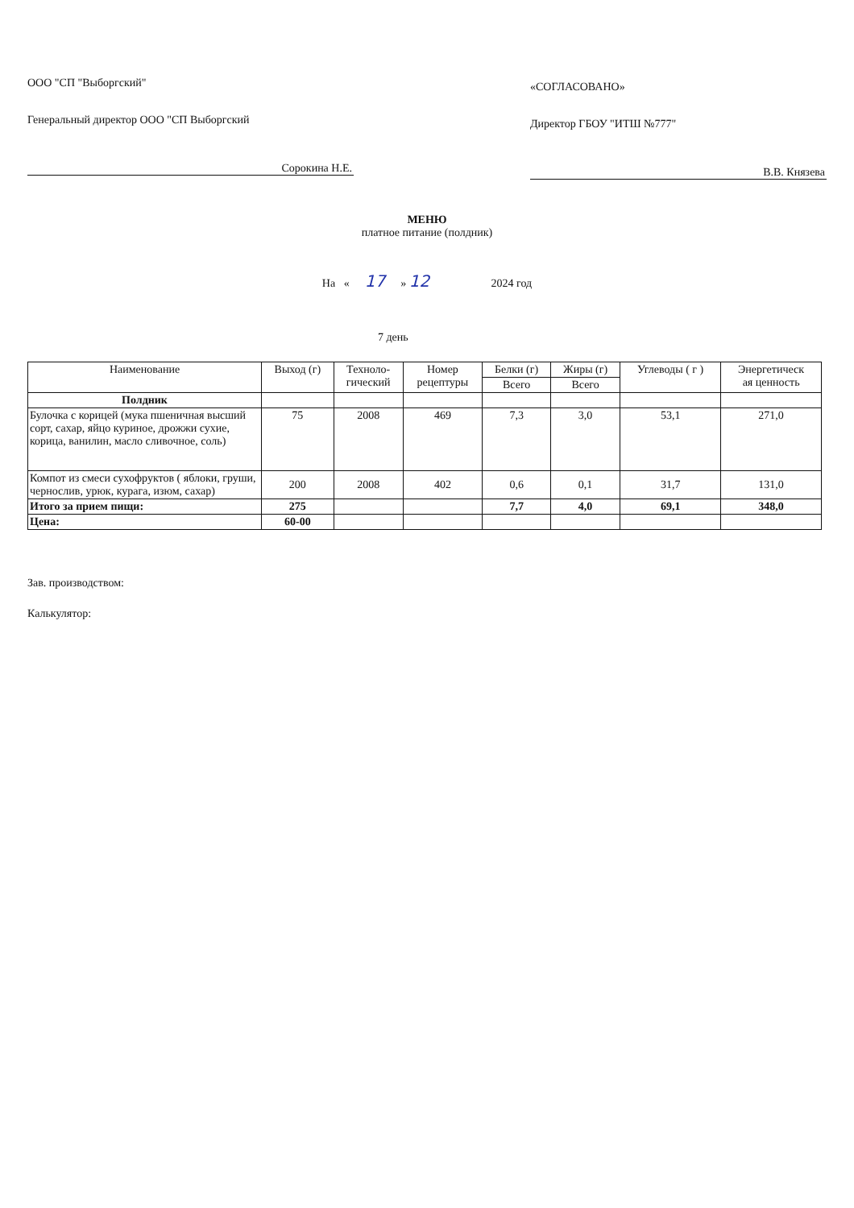ООО "СП "Выборгский"
Генеральный директор ООО "СП Выборгский
Сорокина Н.Е.
«СОГЛАСОВАНО»
Директор ГБОУ "ИТШ №777"
В.В. Князева
МЕНЮ
платное питание (полдник)
На « 17 » 12 2024 год
7 день
| Наименование | Выход (г) | Техноло- гический | Номер рецептуры | Белки (г) | Жиры (г) | Углеводы ( г ) | Энергетическ ая ценность |
| --- | --- | --- | --- | --- | --- | --- | --- |
| | | | | Всего | Всего | | |
| Полдник | | | | | | | |
| Булочка с корицей (мука пшеничная высший сорт, сахар, яйцо куриное, дрожжи сухие, корица, ванилин, масло сливочное, соль) | 75 | 2008 | 469 | 7,3 | 3,0 | 53,1 | 271,0 |
| Компот из смеси сухофруктов ( яблоки, груши, чернослив, урюк, курага, изюм, сахар) | 200 | 2008 | 402 | 0,6 | 0,1 | 31,7 | 131,0 |
| Итого за прием пищи: | 275 | | | 7,7 | 4,0 | 69,1 | 348,0 |
| Цена: | 60-00 | | | | | | |
Зав. производством:
Калькулятор: